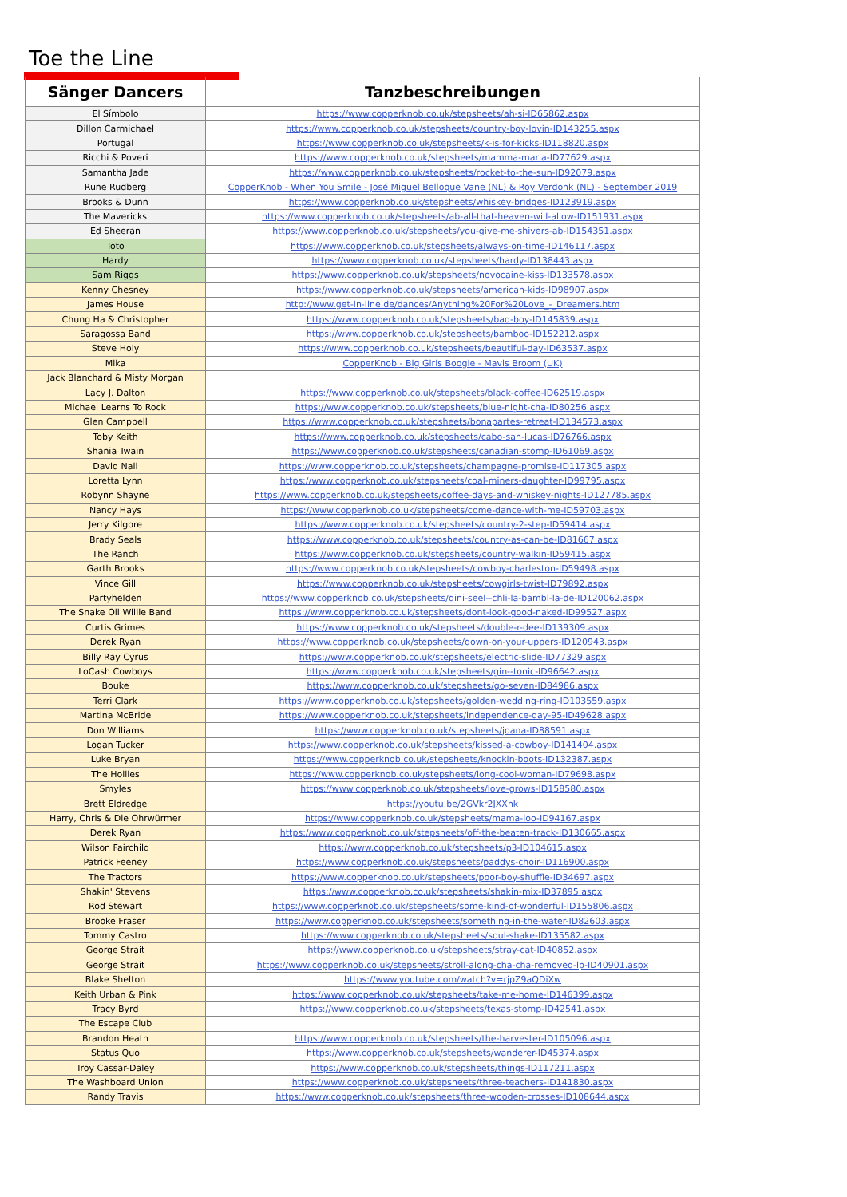Toe the Line
| Sänger Dancers | Tanzbeschreibungen |
| --- | --- |
| El Símbolo | https://www.copperknob.co.uk/stepsheets/ah-si-ID65862.aspx |
| Dillon Carmichael | https://www.copperknob.co.uk/stepsheets/country-boy-lovin-ID143255.aspx |
| Portugal | https://www.copperknob.co.uk/stepsheets/k-is-for-kicks-ID118820.aspx |
| Ricchi & Poveri | https://www.copperknob.co.uk/stepsheets/mamma-maria-ID77629.aspx |
| Samantha Jade | https://www.copperknob.co.uk/stepsheets/rocket-to-the-sun-ID92079.aspx |
| Rune Rudberg | CopperKnob - When You Smile - José Miguel Belloque Vane (NL) & Roy Verdonk (NL) - September 2019 |
| Brooks & Dunn | https://www.copperknob.co.uk/stepsheets/whiskey-bridges-ID123919.aspx |
| The Mavericks | https://www.copperknob.co.uk/stepsheets/ab-all-that-heaven-will-allow-ID151931.aspx |
| Ed Sheeran | https://www.copperknob.co.uk/stepsheets/you-give-me-shivers-ab-ID154351.aspx |
| Toto | https://www.copperknob.co.uk/stepsheets/always-on-time-ID146117.aspx |
| Hardy | https://www.copperknob.co.uk/stepsheets/hardy-ID138443.aspx |
| Sam Riggs | https://www.copperknob.co.uk/stepsheets/novocaine-kiss-ID133578.aspx |
| Kenny Chesney | https://www.copperknob.co.uk/stepsheets/american-kids-ID98907.aspx |
| James House | http://www.get-in-line.de/dances/Anything%20For%20Love_-_Dreamers.htm |
| Chung Ha & Christopher | https://www.copperknob.co.uk/stepsheets/bad-boy-ID145839.aspx |
| Saragossa Band | https://www.copperknob.co.uk/stepsheets/bamboo-ID152212.aspx |
| Steve Holy | https://www.copperknob.co.uk/stepsheets/beautiful-day-ID63537.aspx |
| Mika | CopperKnob - Big Girls Boogie - Mavis Broom (UK) |
| Jack Blanchard & Misty Morgan | |
| Lacy J. Dalton | https://www.copperknob.co.uk/stepsheets/black-coffee-ID62519.aspx |
| Michael Learns To Rock | https://www.copperknob.co.uk/stepsheets/blue-night-cha-ID80256.aspx |
| Glen Campbell | https://www.copperknob.co.uk/stepsheets/bonapartes-retreat-ID134573.aspx |
| Toby Keith | https://www.copperknob.co.uk/stepsheets/cabo-san-lucas-ID76766.aspx |
| Shania Twain | https://www.copperknob.co.uk/stepsheets/canadian-stomp-ID61069.aspx |
| David Nail | https://www.copperknob.co.uk/stepsheets/champagne-promise-ID117305.aspx |
| Loretta Lynn | https://www.copperknob.co.uk/stepsheets/coal-miners-daughter-ID99795.aspx |
| Robynn Shayne | https://www.copperknob.co.uk/stepsheets/coffee-days-and-whiskey-nights-ID127785.aspx |
| Nancy Hays | https://www.copperknob.co.uk/stepsheets/come-dance-with-me-ID59703.aspx |
| Jerry Kilgore | https://www.copperknob.co.uk/stepsheets/country-2-step-ID59414.aspx |
| Brady Seals | https://www.copperknob.co.uk/stepsheets/country-as-can-be-ID81667.aspx |
| The Ranch | https://www.copperknob.co.uk/stepsheets/country-walkin-ID59415.aspx |
| Garth Brooks | https://www.copperknob.co.uk/stepsheets/cowboy-charleston-ID59498.aspx |
| Vince Gill | https://www.copperknob.co.uk/stepsheets/cowgirls-twist-ID79892.aspx |
| Partyhelden | https://www.copperknob.co.uk/stepsheets/dini-seel--chli-la-bambl-la-de-ID120062.aspx |
| The Snake Oil Willie Band | https://www.copperknob.co.uk/stepsheets/dont-look-good-naked-ID99527.aspx |
| Curtis Grimes | https://www.copperknob.co.uk/stepsheets/double-r-dee-ID139309.aspx |
| Derek Ryan | https://www.copperknob.co.uk/stepsheets/down-on-your-uppers-ID120943.aspx |
| Billy Ray Cyrus | https://www.copperknob.co.uk/stepsheets/electric-slide-ID77329.aspx |
| LoCash Cowboys | https://www.copperknob.co.uk/stepsheets/gin--tonic-ID96642.aspx |
| Bouke | https://www.copperknob.co.uk/stepsheets/go-seven-ID84986.aspx |
| Terri Clark | https://www.copperknob.co.uk/stepsheets/golden-wedding-ring-ID103559.aspx |
| Martina McBride | https://www.copperknob.co.uk/stepsheets/independence-day-95-ID49628.aspx |
| Don Williams | https://www.copperknob.co.uk/stepsheets/joana-ID88591.aspx |
| Logan Tucker | https://www.copperknob.co.uk/stepsheets/kissed-a-cowboy-ID141404.aspx |
| Luke Bryan | https://www.copperknob.co.uk/stepsheets/knockin-boots-ID132387.aspx |
| The Hollies | https://www.copperknob.co.uk/stepsheets/long-cool-woman-ID79698.aspx |
| Smyles | https://www.copperknob.co.uk/stepsheets/love-grows-ID158580.aspx |
| Brett Eldredge | https://youtu.be/2GVkr2JXXnk |
| Harry, Chris & Die Ohrwürmer | https://www.copperknob.co.uk/stepsheets/mama-loo-ID94167.aspx |
| Derek Ryan | https://www.copperknob.co.uk/stepsheets/off-the-beaten-track-ID130665.aspx |
| Wilson Fairchild | https://www.copperknob.co.uk/stepsheets/p3-ID104615.aspx |
| Patrick Feeney | https://www.copperknob.co.uk/stepsheets/paddys-choir-ID116900.aspx |
| The Tractors | https://www.copperknob.co.uk/stepsheets/poor-boy-shuffle-ID34697.aspx |
| Shakin' Stevens | https://www.copperknob.co.uk/stepsheets/shakin-mix-ID37895.aspx |
| Rod Stewart | https://www.copperknob.co.uk/stepsheets/some-kind-of-wonderful-ID155806.aspx |
| Brooke Fraser | https://www.copperknob.co.uk/stepsheets/something-in-the-water-ID82603.aspx |
| Tommy Castro | https://www.copperknob.co.uk/stepsheets/soul-shake-ID135582.aspx |
| George Strait | https://www.copperknob.co.uk/stepsheets/stray-cat-ID40852.aspx |
| George Strait | https://www.copperknob.co.uk/stepsheets/stroll-along-cha-cha-removed-lp-ID40901.aspx |
| Blake Shelton | https://www.youtube.com/watch?v=rjpZ9aQDiXw |
| Keith Urban & Pink | https://www.copperknob.co.uk/stepsheets/take-me-home-ID146399.aspx |
| Tracy Byrd | https://www.copperknob.co.uk/stepsheets/texas-stomp-ID42541.aspx |
| The Escape Club | |
| Brandon Heath | https://www.copperknob.co.uk/stepsheets/the-harvester-ID105096.aspx |
| Status Quo | https://www.copperknob.co.uk/stepsheets/wanderer-ID45374.aspx |
| Troy Cassar-Daley | https://www.copperknob.co.uk/stepsheets/things-ID117211.aspx |
| The Washboard Union | https://www.copperknob.co.uk/stepsheets/three-teachers-ID141830.aspx |
| Randy Travis | https://www.copperknob.co.uk/stepsheets/three-wooden-crosses-ID108644.aspx |